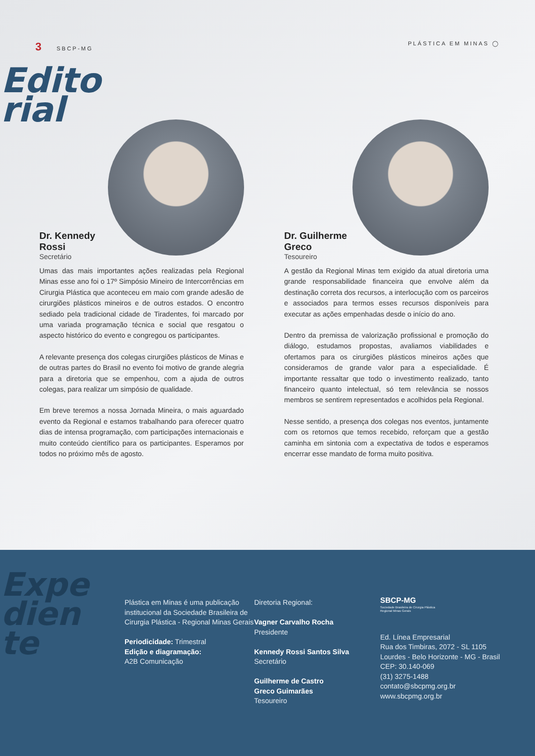3 SBCP-MG PLÁSTICA EM MINAS ◯
Edito
rial
Dr. Kennedy
Rossi
Secretário
Umas das mais importantes ações realizadas pela Regional Minas esse ano foi o 17º Simpósio Mineiro de Intercorrências em Cirurgia Plástica que aconteceu em maio com grande adesão de cirurgiões plásticos mineiros e de outros estados. O encontro sediado pela tradicional cidade de Tiradentes, foi marcado por uma variada programação técnica e social que resgatou o aspecto histórico do evento e congregou os participantes.
A relevante presença dos colegas cirurgiões plásticos de Minas e de outras partes do Brasil no evento foi motivo de grande alegria para a diretoria que se empenhou, com a ajuda de outros colegas, para realizar um simpósio de qualidade.
Em breve teremos a nossa Jornada Mineira, o mais aguardado evento da Regional e estamos trabalhando para oferecer quatro dias de intensa programação, com participações internacionais e muito conteúdo científico para os participantes. Esperamos por todos no próximo mês de agosto.
Dr. Guilherme
Greco
Tesoureiro
A gestão da Regional Minas tem exigido da atual diretoria uma grande responsabilidade financeira que envolve além da destinação correta dos recursos, a interlocução com os parceiros e associados para termos esses recursos disponíveis para executar as ações empenhadas desde o início do ano.
Dentro da premissa de valorização profissional e promoção do diálogo, estudamos propostas, avaliamos viabilidades e ofertamos para os cirurgiões plásticos mineiros ações que consideramos de grande valor para a especialidade. É importante ressaltar que todo o investimento realizado, tanto financeiro quanto intelectual, só tem relevância se nossos membros se sentirem representados e acolhidos pela Regional.
Nesse sentido, a presença dos colegas nos eventos, juntamente com os retornos que temos recebido, reforçam que a gestão caminha em sintonia com a expectativa de todos e esperamos encerrar esse mandato de forma muito positiva.
Expe
dien
te
Plástica em Minas é uma publicação institucional da Sociedade Brasileira de Cirurgia Plástica - Regional Minas Gerais
Periodicidade: Trimestral
Edição e diagramação:
A2B Comunicação
Diretoria Regional:
Vagner Carvalho Rocha
Presidente
Kennedy Rossi Santos Silva
Secretário
Guilherme de Castro
Greco Guimarães
Tesoureiro
SBCP-MG
Sociedade Brasileira de Cirurgia Plástica
Regional Minas Gerais
Ed. Línea Empresarial
Rua dos Timbiras, 2072 - SL 1105
Lourdes - Belo Horizonte - MG - Brasil
CEP: 30.140-069
(31) 3275-1488
contato@sbcpmg.org.br
www.sbcpmg.org.br